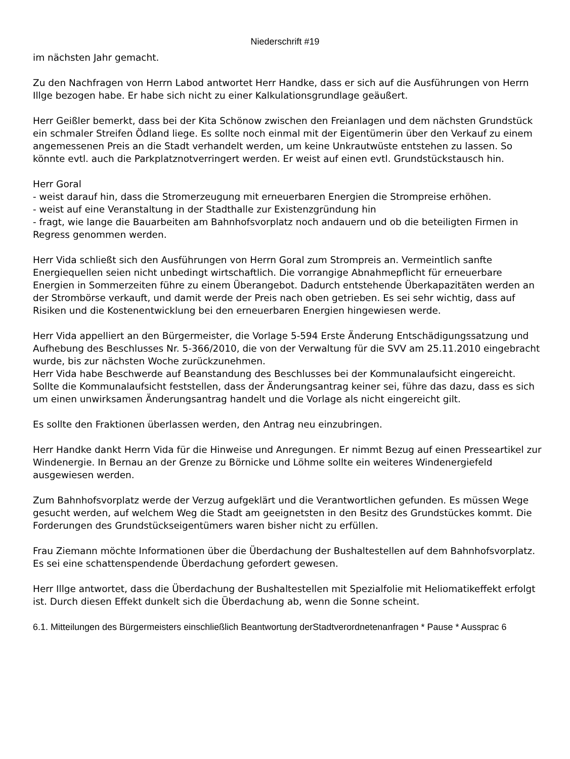Niederschrift #19
im nächsten Jahr gemacht.
Zu den Nachfragen von Herrn Labod antwortet Herr Handke, dass er sich auf die Ausführungen von Herrn Illge bezogen habe. Er habe sich nicht zu einer Kalkulationsgrundlage geäußert.
Herr Geißler bemerkt, dass bei der Kita Schönow zwischen den Freianlagen und dem nächsten Grundstück ein schmaler Streifen Ödland liege. Es sollte noch einmal mit der Eigentümerin über den Verkauf zu einem angemessenen Preis an die Stadt verhandelt werden, um keine Unkrautwüste entstehen zu lassen. So könnte evtl. auch die Parkplatznotverringert werden. Er weist auf einen evtl. Grundstückstausch hin.
Herr Goral
- weist darauf hin, dass die Stromerzeugung mit erneuerbaren Energien die Strompreise erhöhen.
- weist auf eine Veranstaltung in der Stadthalle zur Existenzgründung hin
- fragt, wie lange die Bauarbeiten am Bahnhofsvorplatz noch andauern und ob die beteiligten Firmen in Regress genommen werden.
Herr Vida schließt sich den Ausführungen von Herrn Goral zum Strompreis an. Vermeintlich sanfte Energiequellen seien nicht unbedingt wirtschaftlich. Die vorrangige Abnahmepflicht für erneuerbare Energien in Sommerzeiten führe zu einem Überangebot. Dadurch entstehende Überkapazitäten werden an der Strombörse verkauft, und damit werde der Preis nach oben getrieben. Es sei sehr wichtig, dass auf Risiken und die Kostenentwicklung bei den erneuerbaren Energien hingewiesen werde.
Herr Vida appelliert an den Bürgermeister, die Vorlage 5-594 Erste Änderung Entschädigungssatzung und Aufhebung des Beschlusses Nr. 5-366/2010, die von der Verwaltung für die SVV am 25.11.2010 eingebracht wurde, bis zur nächsten Woche zurückzunehmen.
Herr Vida habe Beschwerde auf Beanstandung des Beschlusses bei der Kommunalaufsicht eingereicht. Sollte die Kommunalaufsicht feststellen, dass der Änderungsantrag keiner sei, führe das dazu, dass es sich um einen unwirksamen Änderungsantrag handelt und die Vorlage als nicht eingereicht gilt.
Es sollte den Fraktionen überlassen werden, den Antrag neu einzubringen.
Herr Handke dankt Herrn Vida für die Hinweise und Anregungen. Er nimmt Bezug auf einen Presseartikel zur Windenergie. In Bernau an der Grenze zu Börnicke und Löhme sollte ein weiteres Windenergiefeld ausgewiesen werden.
Zum Bahnhofsvorplatz werde der Verzug aufgeklärt und die Verantwortlichen gefunden. Es müssen Wege gesucht werden, auf welchem Weg die Stadt am geeignetsten in den Besitz des Grundstückes kommt. Die Forderungen des Grundstückseigentümers waren bisher nicht zu erfüllen.
Frau Ziemann möchte Informationen über die Überdachung der Bushaltestellen auf dem Bahnhofsvorplatz. Es sei eine schattenspendende Überdachung gefordert gewesen.
Herr Illge antwortet, dass die Überdachung der Bushaltestellen mit Spezialfolie mit Heliomatikeffekt erfolgt ist. Durch diesen Effekt dunkelt sich die Überdachung ab, wenn die Sonne scheint.
6.1. Mitteilungen des Bürgermeisters einschließlich Beantwortung derStadtverordnetenanfragen * Pause * Aussprac 6